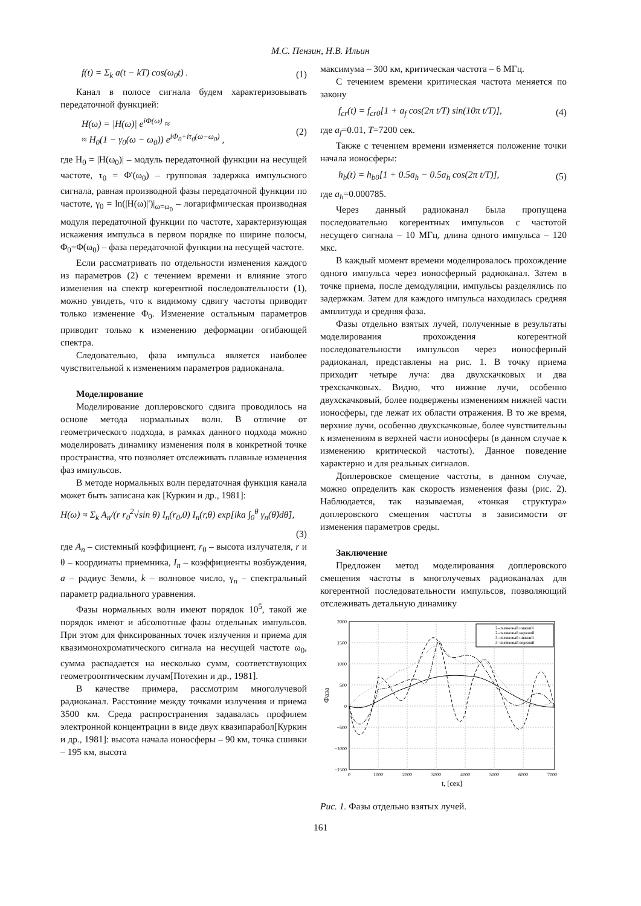М.С. Пензин, Н.В. Ильин
f(t) = Σ<sub>k</sub> a(t − kT) cos(ω<sub>0</sub>t) . (1)
Канал в полосе сигнала будем характеризовывать передаточной функцией:
H(ω) = |H(ω)| e<sup>iΦ(ω)</sup> ≈
≈ H<sub>0</sub>(1 − γ<sub>0</sub>(ω − ω<sub>0</sub>)) e<sup>iΦ<sub>0</sub>+iτ<sub>0</sub>(ω−ω<sub>0</sub>)</sup> , (2)
где H<sub>0</sub> = |H(ω<sub>0</sub>)| – модуль передаточной функции на несущей частоте, τ<sub>0</sub> = Φ'(ω<sub>0</sub>) – групповая задержка импульсного сигнала, равная производной фазы передаточной функции по частоте, γ<sub>0</sub> = ln(|H(ω)|')|<sub>ω=ω<sub>0</sub></sub> – логарифмическая производная модуля передаточной функции по частоте, характеризующая искажения импульса в первом порядке по ширине полосы, Φ<sub>0</sub>=Φ(ω<sub>0</sub>) – фаза передаточной функции на несущей частоте.
Если рассматривать по отдельности изменения каждого из параметров (2) с течением времени и влияние этого изменения на спектр когерентной последовательности (1), можно увидеть, что к видимому сдвигу частоты приводит только изменение Φ<sub>0</sub>. Изменение остальным параметров приводит только к изменению деформации огибающей спектра.
Следовательно, фаза импульса является наиболее чувствительной к изменениям параметров радиоканала.
Моделирование
Моделирование доплеровского сдвига проводилось на основе метода нормальных волн. В отличие от геометрического подхода, в рамках данного подхода можно моделировать динамику изменения поля в конкретной точке пространства, что позволяет отслеживать плавные изменения фаз импульсов.
В методе нормальных волн передаточная функция канала может быть записана как [Куркин и др., 1981]:
H(ω) ≈ Σ<sub>k</sub> A<sub>n</sub>/(r r<sub>0</sub><sup>2</sup>√sin θ) I<sub>n</sub>(r<sub>0</sub>,0) I<sub>n</sub>(r,θ) exp[ika ∫<sub>0</sub><sup>θ</sup> γ<sub>n</sub>(θ̃)dθ̃],
(3)
где A<sub>n</sub> – системный коэффициент, r<sub>0</sub> – высота излучателя, r и θ – координаты приемника, I<sub>n</sub> – коэффициенты возбуждения, a – радиус Земли, k – волновое число, γ<sub>n</sub> – спектральный параметр радиального уравнения.
Фазы нормальных волн имеют порядок 10<sup>5</sup>, такой же порядок имеют и абсолютные фазы отдельных импульсов. При этом для фиксированных точек излучения и приема для квазимонохроматического сигнала на несущей частоте ω<sub>0</sub>, сумма распадается на несколько сумм, соответствующих геометрооптическим лучам[Потехин и др., 1981].
В качестве примера, рассмотрим многолучевой радиоканал. Расстояние между точками излучения и приема 3500 км. Среда распространения задавалась профилем электронной концентрации в виде двух квазипарабол[Куркин и др., 1981]: высота начала ионосферы – 90 км, точка сшивки – 195 км, высота
максимума – 300 км, критическая частота – 6 МГц.
С течением времени критическая частота меняется по закону
f<sub>cr</sub>(t) = f<sub>cr0</sub>[1 + a<sub>f</sub> cos(2π t/T) sin(10π t/T)], (4)
где a<sub>f</sub>=0.01, T=7200 сек.
Также с течением времени изменяется положение точки начала ионосферы:
h<sub>b</sub>(t) = h<sub>b0</sub>[1 + 0.5a<sub>h</sub> − 0.5a<sub>h</sub> cos(2π t/T)], (5)
где a<sub>h</sub>=0.000785.
Через данный радиоканал была пропущена последовательно когерентных импульсов с частотой несущего сигнала – 10 МГц, длина одного импульса – 120 мкс.
В каждый момент времени моделировалось прохождение одного импульса через ионосферный радиоканал. Затем в точке приема, после демодуляции, импульсы разделялись по задержкам. Затем для каждого импульса находилась средняя амплитуда и средняя фаза.
Фазы отдельно взятых лучей, полученные в результаты моделирования прохождения когерентной последовательности импульсов через ионосферный радиоканал, представлены на рис. 1. В точку приема приходит четыре луча: два двухскачковых и два трехскачковых. Видно, что нижние лучи, особенно двухскачковый, более подвержены изменениям нижней части ионосферы, где лежат их области отражения. В то же время, верхние лучи, особенно двухскачковые, более чувствительны к изменениям в верхней части ионосферы (в данном случае к изменению критической частоты). Данное поведение характерно и для реальных сигналов.
Доплеровское смещение частоты, в данном случае, можно определить как скорость изменения фазы (рис. 2). Наблюдается, так называемая, «тонкая структура» доплеровского смещения частоты в зависимости от изменения параметров среды.
Заключение
Предложен метод моделирования доплеровского смещения частоты в многолучевых радиоканалах для когерентной последовательности импульсов, позволяющий отслеживать детальную динамику
2000
1500
1000
500
0
−500
−1000
−1500
0
1000
2000
3000
4000
5000
6000
7000
t, [сек]
Фаза
2–скачковый нижний
2–скачковый верхний
3–скачковый нижний
3–скачковый верхний
Рис. 1. Фазы отдельно взятых лучей.
161